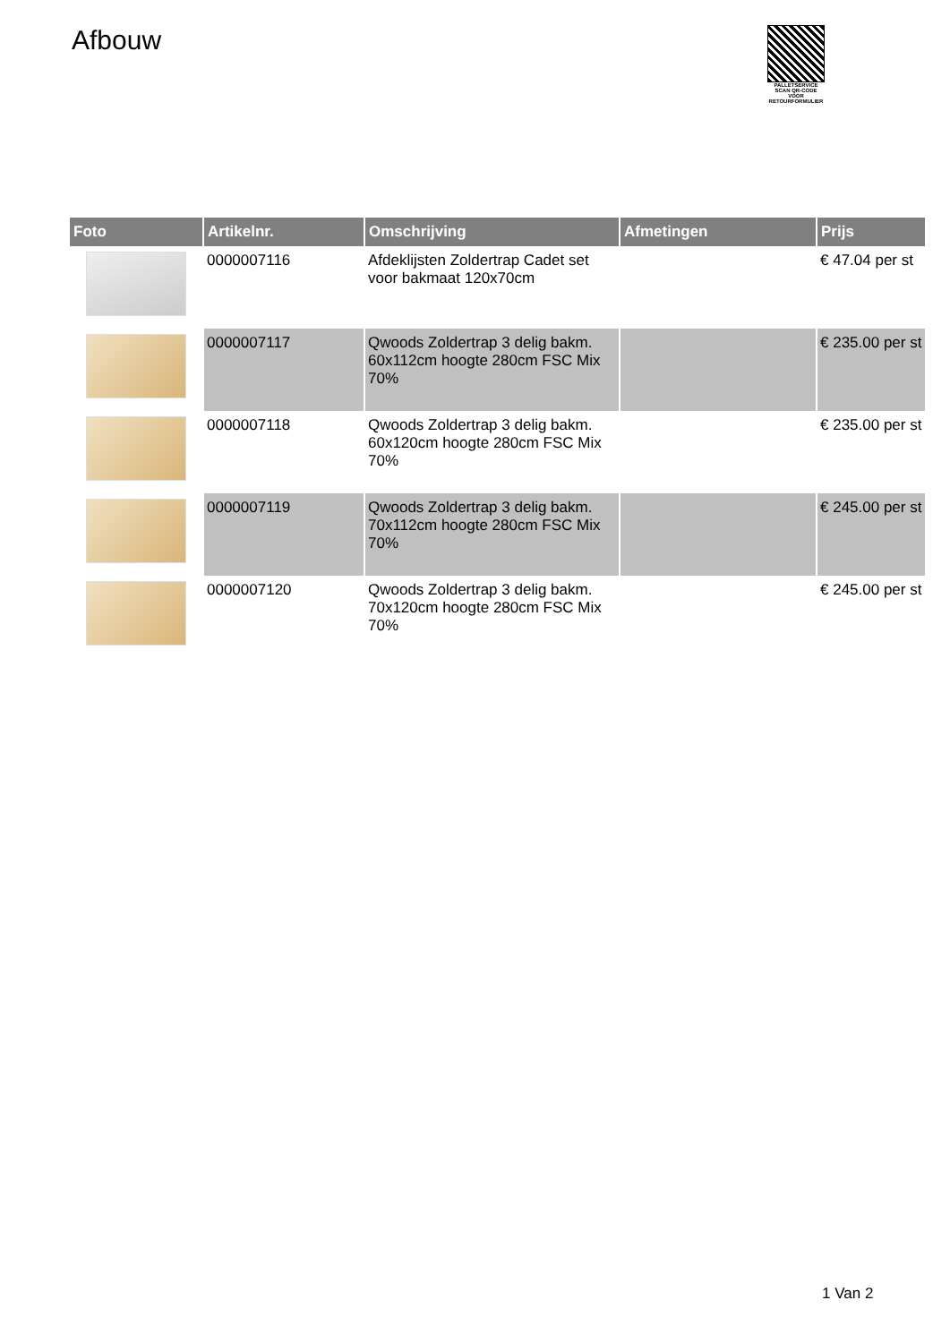Afbouw
PALLETSERVICE
SCAN QR-CODE VOOR
RETOURFORMULIER
| Foto | Artikelnr. | Omschrijving | Afmetingen | Prijs |
| --- | --- | --- | --- | --- |
| | 0000007116 | Afdeklijsten Zoldertrap Cadet set voor bakmaat 120x70cm | | € 47.04 per st |
| | 0000007117 | Qwoods Zoldertrap 3 delig bakm. 60x112cm hoogte 280cm FSC Mix 70% | | € 235.00 per st |
| | 0000007118 | Qwoods Zoldertrap 3 delig bakm. 60x120cm hoogte 280cm FSC Mix 70% | | € 235.00 per st |
| | 0000007119 | Qwoods Zoldertrap 3 delig bakm. 70x112cm hoogte 280cm FSC Mix 70% | | € 245.00 per st |
| | 0000007120 | Qwoods Zoldertrap 3 delig bakm. 70x120cm hoogte 280cm FSC Mix 70% | | € 245.00 per st |
1 Van 2